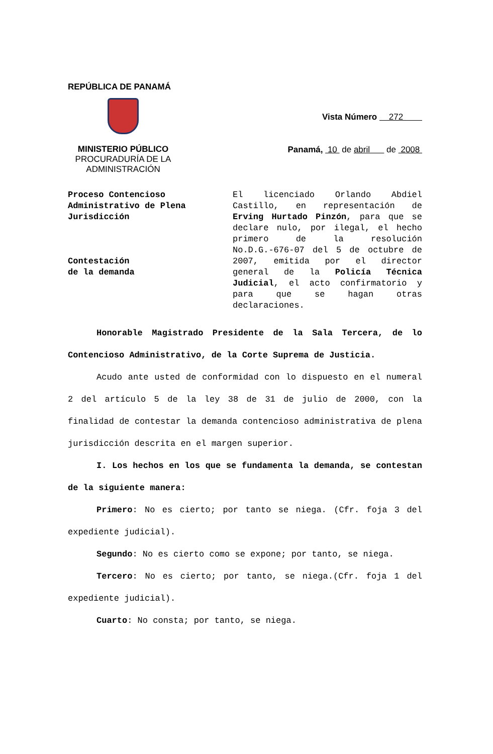REPÚBLICA DE PANAMÁ
MINISTERIO PÚBLICO
PROCURADURÍA DE LA
ADMINISTRACIÓN
Vista Número 272
Panamá, 10 de abril de 2008
Proceso Contencioso Administrativo de Plena Jurisdicción
Contestación
de la demanda
El licenciado Orlando Abdiel Castillo, en representación de Erving Hurtado Pinzón, para que se declare nulo, por ilegal, el hecho primero de la resolución No.D.G.-676-07 del 5 de octubre de 2007, emitida por el director general de la Policía Técnica Judicial, el acto confirmatorio y para que se hagan otras declaraciones.
Honorable Magistrado Presidente de la Sala Tercera, de lo Contencioso Administrativo, de la Corte Suprema de Justicia.
Acudo ante usted de conformidad con lo dispuesto en el numeral 2 del artículo 5 de la ley 38 de 31 de julio de 2000, con la finalidad de contestar la demanda contencioso administrativa de plena jurisdicción descrita en el margen superior.
I. Los hechos en los que se fundamenta la demanda, se contestan de la siguiente manera:
Primero: No es cierto; por tanto se niega. (Cfr. foja 3 del expediente judicial).
Segundo: No es cierto como se expone; por tanto, se niega.
Tercero: No es cierto; por tanto, se niega.(Cfr. foja 1 del expediente judicial).
Cuarto: No consta; por tanto, se niega.